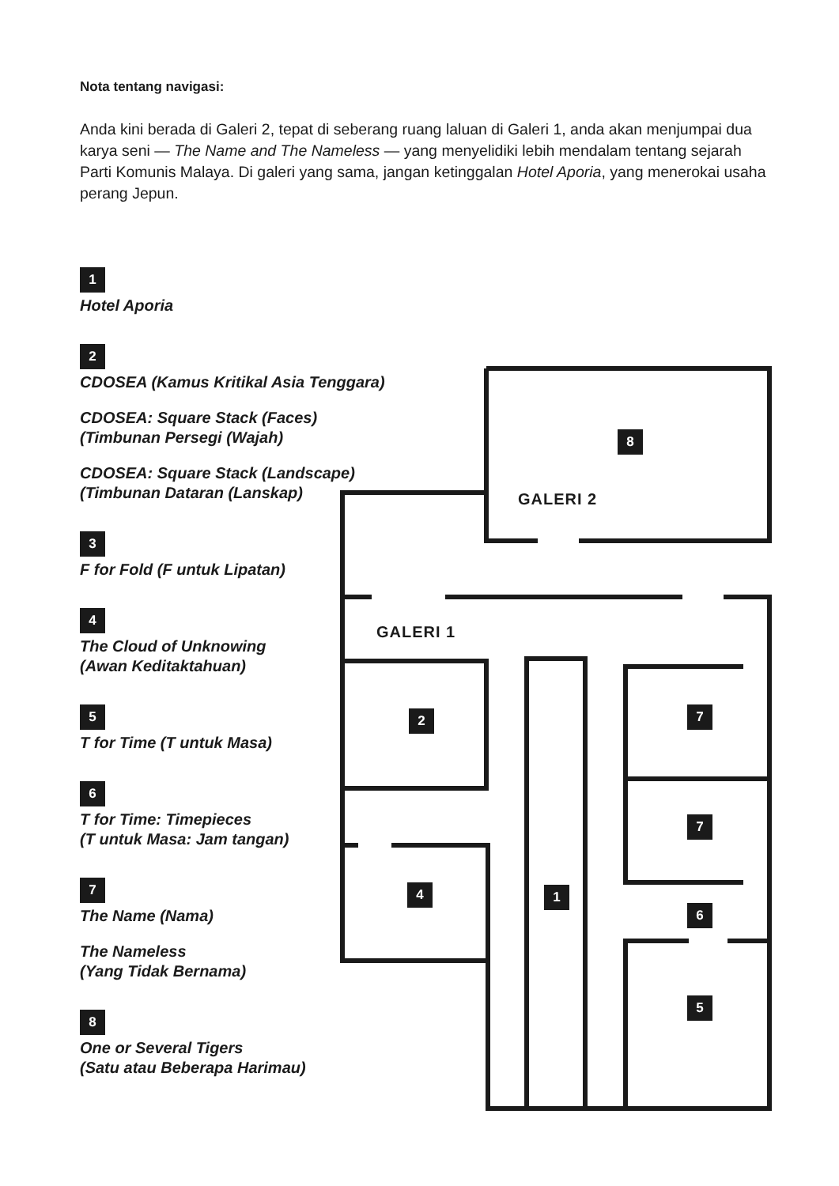GALERI 2
GALERI 1
8
2 7
7
4 1
6
5
Nota tentang navigasi:
Anda kini berada di Galeri 2, tepat di seberang ruang laluan di Galeri 1, anda akan menjumpai dua karya seni — The Name and The Nameless — yang menyelidiki lebih mendalam tentang sejarah Parti Komunis Malaya. Di galeri yang sama, jangan ketinggalan Hotel Aporia, yang menerokai usaha perang Jepun.
1
Hotel Aporia
2
CDOSEA (Kamus Kritikal Asia Tenggara)
CDOSEA: Square Stack (Faces)
(Timbunan Persegi (Wajah)
CDOSEA: Square Stack (Landscape)
(Timbunan Dataran (Lanskap)
3
F for Fold (F untuk Lipatan)
4
The Cloud of Unknowing
(Awan Keditaktahuan)
5
T for Time (T untuk Masa)
6
T for Time: Timepieces
(T untuk Masa: Jam tangan)
7
The Name (Nama)
The Nameless
(Yang Tidak Bernama)
8
One or Several Tigers
(Satu atau Beberapa Harimau)